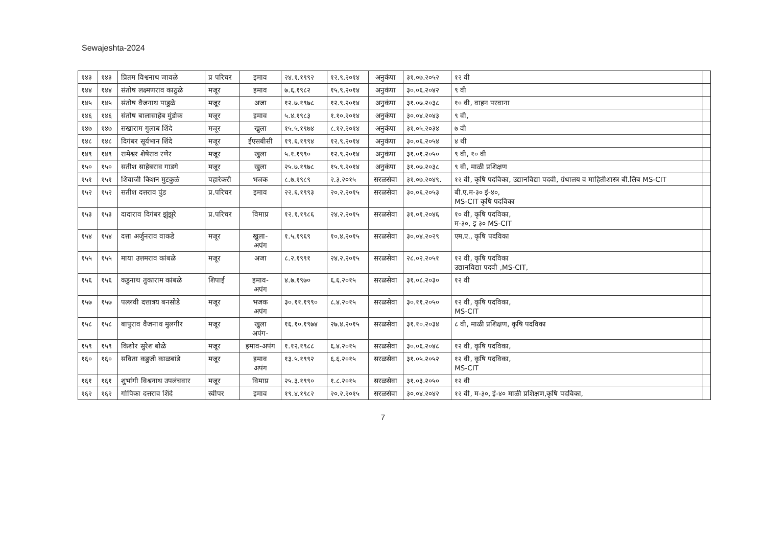Sewajeshta-2024
| १४३ | १४३ | प्रितम विश्वनाथ जावळे | प्र परिचर | इमाव | २४.१.१९९२ | १२.९.२०१४ | अनुकंपा | ३१.०७.२०५२ | १२ वी | |
| १४४ | १४४ | संतोष लक्ष्मणराव काठुळे | मजूर | इमाव | ७.६.१९८२ | १५.९.२०१४ | अनुकंपा | ३०.०६.२०४२ | ९ वी | |
| १४५ | १४५ | संतोष वैजनाथ पाडुळे | मजूर | अजा | १२.७.१९७८ | १२.९.२०१४ | अनुकंपा | ३१.०७.२०३८ | १० वी, वाहन परवाना | |
| १४६ | १४६ | संतोष बालासाहेब मुंडोक | मजूर | इमाव | ५.४.१९८३ | १.१०.२०१४ | अनुकंपा | ३०.०४.२०४३ | ९ वी, | |
| १४७ | १४७ | सखाराम गुलाब शिंदे | मजूर | खुला | १५.५.१९७४ | ८.१२.२०१४ | अनुकंपा | ३१.०५.२०३४ | ७ वी | |
| १४८ | १४८ | दिगंबर सूर्यभान शिंदे | मजूर | ईएसबीसी | १९.६.१९९४ | १२.९.२०१४ | अनुकंपा | ३०.०६.२०५४ | ४ थी | |
| १४९ | १४९ | रामेश्वर शेषेराव रणेर | मजूर | खुला | ५.१.१९९० | १२.९.२०१४ | अनुकंपा | ३१.०१.२०५० | ९ वी, १० वी | |
| १५० | १५० | सतीश साहेबराव गाडगे | मजूर | खुला | २५.७.१९७८ | १५.९.२०१४ | अनुकंपा | ३१.०७.२०३८ | ९ वी, माळी प्रशिक्षण | |
| १५१ | १५१ | शिवाजी किशन मुटकुळे | पहारेकरी | भजक | ८.७.१९८९ | २.३.२०१५ | सरळसेवा | ३१.०७.२०४९. | १२ वी, कृषि पदविका, उद्यानविद्या पदवी, ग्रंथालय व माहितीशास्त्र बी.लिब MS-CIT | |
| १५२ | १५२ | सतीश दत्तराव पुंड | प्र.परिचर | इमाव | २२.६.१९९३ | २०.२.२०१५ | सरळसेवा | ३०.०६.२०५३ | बी.ए.म-३० इं-४०, MS-CIT कृषि पदविका | |
| १५३ | १५३ | दादाराव दिगंबर झुंझुरे | प्र.परिचर | विमाप्र | १२.१.१९८६ | २४.२.२०१५ | सरळसेवा | ३१.०१.२०४६ | १० वी, कृषि पदविका, म-३०, इ ३० MS-CIT | |
| १५४ | १५४ | दत्ता अर्जुनराव वाकडे | मजूर | खुला- अपंग | १.५.१९६९ | १०.४.२०१५ | सरळसेवा | ३०.०४.२०२९ | एम.ए., कृषि पदविका | |
| १५५ | १५५ | माया उत्तमराव कांबळे | मजूर | अजा | ८.२.१९९१ | २४.२.२०१५ | सरळसेवा | २८.०२.२०५१ | १२ वी, कृषि पदविका उद्यानविद्या पदवी ,MS-CIT, | |
| १५६ | १५६ | कडुनाथ तुकाराम कांबळे | शिपाई | इमाव- अपंग | ४.७.१९७० | ६.६.२०१५ | सरळसेवा | ३१.०८.२०३० | १२ वी | |
| १५७ | १५७ | पल्लवी दत्तात्रय बनसोडे | मजूर | भजक अपंग | ३०.११.१९९० | ८.४.२०१५ | सरळसेवा | ३०.११.२०५० | १२ वी, कृषि पदविका, MS-CIT | |
| १५८ | १५८ | बापुराव वैजनाथ मुलगीर | मजूर | खुला अपंग- | १६.१०.१९७४ | २७.४.२०१५ | सरळसेवा | ३१.१०.२०३४ | ८ वी, माळी प्रशिक्षण, कृषि पदविका | |
| १५९ | १५९ | किशोर सुरेश बोळे | मजूर | इमाव-अपंग | १.१२.१९८८ | ६.४.२०१५ | सरळसेवा | ३०.०६.२०४८ | १२ वी, कृषि पदविका, | |
| १६० | १६० | सविता कडुजी काळबांडे | मजूर | इमाव अपंग | १३.५.१९९२ | ६.६.२०१५ | सरळसेवा | ३१.०५.२०५२ | १२ वी, कृषि पदविका, MS-CIT | |
| १६१ | १६१ | शुभांगी विश्वनाथ उपलंचवार | मजूर | विमाप्र | २५.३.१९९० | १.८.२०१५ | सरळसेवा | ३१.०३.२०५० | १२ वी | |
| १६२ | १६२ | गोपिका दत्तराव शिंदे | स्वीपर | इमाव | १९.४.१९८२ | २०.२.२०१५ | सरळसेवा | ३०.०४.२०४२ | १२ वी, म-३०, इं-४० माळी प्रशिक्षण,कृषि पदविका, | |
7